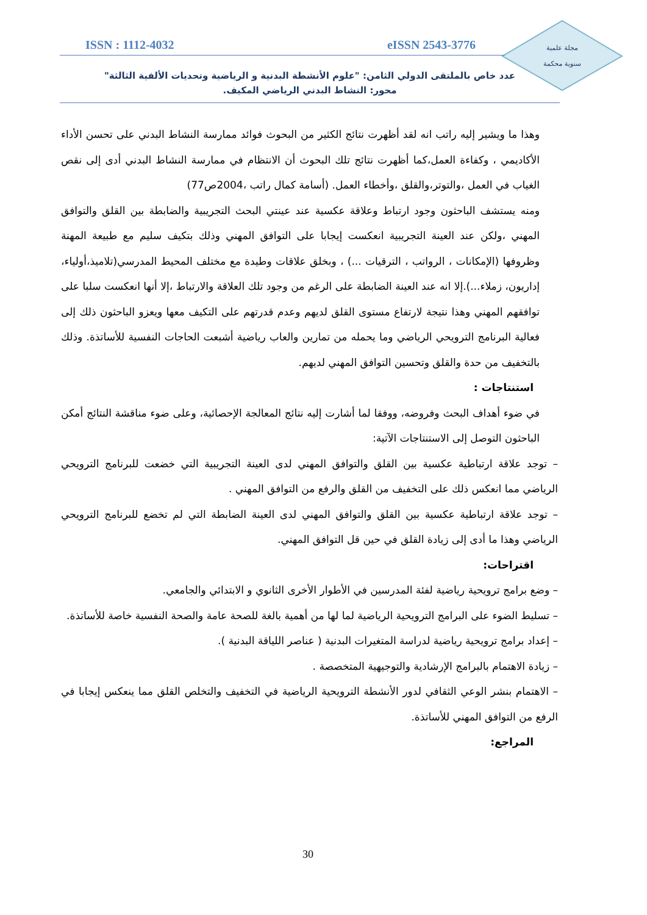مجلة علمية
سنوية محكمة
ISSN : 1112-4032 eISSN 2543-3776
عدد خاص بالملتقى الدولي الثامن: "علوم الأنشطة البدنية و الرياضية وتحديات الألفية الثالثة"
محور: النشاط البدني الرياضي المكيف.
وهذا ما ويشير إليه راتب انه لقد أظهرت نتائج الكثير من البحوث فوائد ممارسة النشاط البدني على تحسن الأداء الأكاديمي ، وكفاءة العمل،كما أظهرت نتائج تلك البحوث أن الانتظام في ممارسة النشاط البدني أدى إلى نقص الغياب في العمل ،والتوتر،والقلق ،وأخطاء العمل. (أسامة كمال راتب ،2004ص77)
ومنه يستشف الباحثون وجود ارتباط وعلاقة عكسية عند عينتي البحث التجريبية والضابطة بين القلق والتوافق المهني ،ولكن عند العينة التجريبية انعكست إيجابا على التوافق المهني وذلك بتكيف سليم مع طبيعة المهنة وظروفها (الإمكانات ، الرواتب ، الترقيات ...) ، وبخلق علاقات وطيدة مع مختلف المحيط المدرسي(تلاميذ،أولياء، إداريون، زملاء...).إلا انه عند العينة الضابطة على الرغم من وجود تلك العلاقة والارتباط ،إلا أنها انعكست سلبا على توافقهم المهني وهذا نتيجة لارتفاع مستوى القلق لديهم وعدم قدرتهم على التكيف معها ويعزو الباحثون ذلك إلى فعالية البرنامج الترويحي الرياضي وما يحمله من تمارين والعاب رياضية أشبعت الحاجات النفسية للأساتذة. وذلك بالتخفيف من حدة والقلق وتحسين التوافق المهني لديهم.
استنتاجات :
في ضوء أهداف البحث وفروضه، ووفقا لما أشارت إليه نتائج المعالجة الإحصائية، وعلى ضوء مناقشة النتائج أمكن الباحثون التوصل إلى الاستنتاجات الآتية:
– توجد علاقة ارتباطية عكسية بين القلق والتوافق المهني لدى العينة التجريبية التي خضعت للبرنامج الترويحي الرياضي مما انعكس ذلك على التخفيف من القلق والرفع من التوافق المهني .
– توجد علاقة ارتباطية عكسية بين القلق والتوافق المهني لدى العينة الضابطة التي لم تخضع للبرنامج الترويحي الرياضي وهذا ما أدى إلى زيادة القلق في حين قل التوافق المهني.
اقتراحات:
– وضع برامج ترويحية رياضية لفئة المدرسين في الأطوار الأخرى الثانوي و الابتدائي والجامعي.
– تسليط الضوء على البرامج الترويحية الرياضية لما لها من أهمية بالغة للصحة عامة والصحة النفسية خاصة للأساتذة.
– إعداد برامج ترويحية رياضية لدراسة المتغيرات البدنية ( عناصر اللياقة البدنية ).
– زيادة الاهتمام بالبرامج الإرشادية والتوجيهية المتخصصة .
– الاهتمام بنشر الوعي الثقافي لدور الأنشطة الترويحية الرياضية في التخفيف والتخلص القلق مما ينعكس إيجابا في الرفع من التوافق المهني للأساتذة.
المراجع:
30